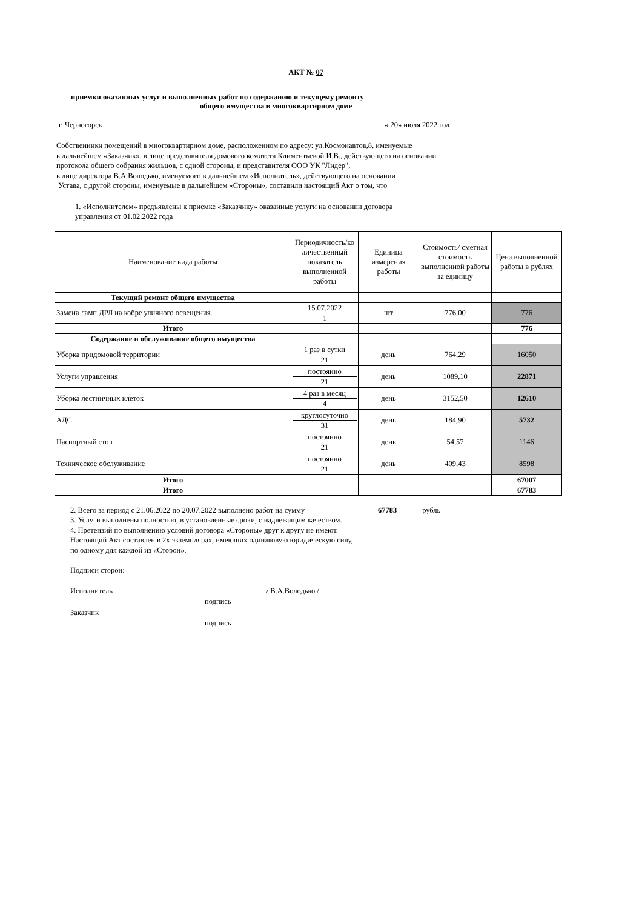АКТ № 07
приемки оказанных услуг и выполненных работ по содержанию и текущему ремонту
общего имущества в многоквартирном доме
г. Черногорск « 20» июля 2022 год
Собственники помещений в многоквартирном доме, расположенном по адресу: ул.Космонавтов,8, именуемые
в дальнейшем «Заказчик», в лице представителя домового комитета Климентьевой И.В., действующего на основании
протокола общего собрания жильцов, с одной стороны, и представителя ООО УК "Лидер",
в лице директора В.А.Володько, именуемого в дальнейшем «Исполнитель», действующего на основании
Устава, с другой стороны, именуемые в дальнейшем «Стороны», составили настоящий Акт о том, что
1. «Исполнителем» предъявлены к приемке «Заказчику» оказанные услуги на основании договора
управления от 01.02.2022 года
| Наименование вида работы | Периодичность/ко личественный показатель выполненной работы | Единица измерения работы | Стоимость/ сметная стоимость выполненной работы за единицу | Цена выполненной работы в рублях |
| --- | --- | --- | --- | --- |
| Текущий ремонт общего имущества | | | | |
| Замена ламп ДРЛ на кобре уличного освещения. | 15.07.2022 1 | шт | 776,00 | 776 |
| Итого | | | | 776 |
| Содержание и обслуживание общего имущества | | | | |
| Уборка придомовой территории | 1 раз в сутки 21 | день | 764,29 | 16050 |
| Услуги управления | постоянно 21 | день | 1089,10 | 22871 |
| Уборка лестничных клеток | 4 раз в месяц 4 | день | 3152,50 | 12610 |
| АДС | круглосуточно 31 | день | 184,90 | 5732 |
| Паспортный стол | постоянно 21 | день | 54,57 | 1146 |
| Техническое обслуживание | постоянно 21 | день | 409,43 | 8598 |
| Итого | | | | 67007 |
| Итого | | | | 67783 |
2. Всего за период с 21.06.2022 по 20.07.2022 выполнено работ на сумму 67783 рубль
3. Услуги выполнены полностью, в установленные сроки, с надлежащим качеством.
4. Претензий по выполнению условий договора «Стороны» друг к другу не имеют.
Настоящий Акт составлен в 2х экземплярах, имеющих одинаковую юридическую силу,
по одному для каждой из «Сторон».
Подписи сторон:
Исполнитель / В.А.Володько /
подпись
Заказчик
подпись